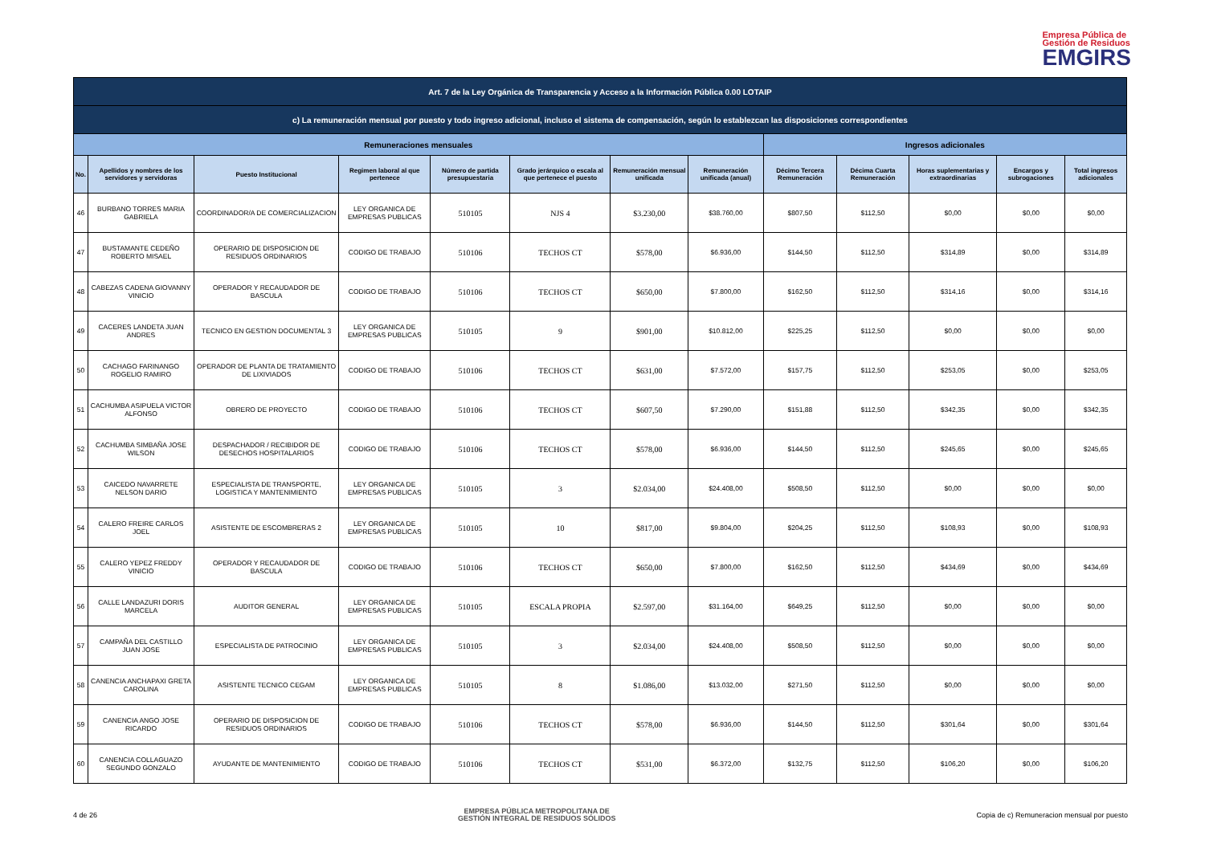Empresa Pública de
Gestión de Residuos
EMGIRS
| Art. 7 de la Ley Orgánica de Transparencia y Acceso a la Información Pública 0.00 LOTAIP | | | | | | | | | | | | |
| --- | --- | --- | --- | --- | --- | --- | --- | --- | --- | --- | --- | --- |
| c) La remuneración mensual por puesto y todo ingreso adicional, incluso el sistema de compensación, según lo establezcan las disposiciones correspondientes | | | | | | | | | | | | |
| Remuneraciones mensuales | | | | | | | | Ingresos adicionales | | | | |
| No. | Apellidos y nombres de los servidores y servidoras | Puesto Institucional | Regimen laboral al que pertenece | Número de partida presupuestaria | Grado jerárquico o escala al que pertenece el puesto | Remuneración mensual unificada | Remuneración unificada (anual) | Décimo Tercera Remuneración | Décima Cuarta Remuneración | Horas suplementarias y extraordinarias | Encargos y subrogaciones | Total ingresos adicionales |
| 46 | BURBANO TORRES MARIA GABRIELA | COORDINADOR/A DE COMERCIALIZACION | LEY ORGANICA DE EMPRESAS PUBLICAS | 510105 | NJS 4 | $3.230,00 | $38.760,00 | $807,50 | $112,50 | $0,00 | $0,00 | $0,00 |
| 47 | BUSTAMANTE CEDEÑO ROBERTO MISAEL | OPERARIO DE DISPOSICION DE RESIDUOS ORDINARIOS | CODIGO DE TRABAJO | 510106 | TECHOS CT | $578,00 | $6.936,00 | $144,50 | $112,50 | $314,89 | $0,00 | $314,89 |
| 48 | CABEZAS CADENA GIOVANNY VINICIO | OPERADOR Y RECAUDADOR DE BASCULA | CODIGO DE TRABAJO | 510106 | TECHOS CT | $650,00 | $7.800,00 | $162,50 | $112,50 | $314,16 | $0,00 | $314,16 |
| 49 | CACERES LANDETA JUAN ANDRES | TECNICO EN GESTION DOCUMENTAL 3 | LEY ORGANICA DE EMPRESAS PUBLICAS | 510105 | 9 | $901,00 | $10.812,00 | $225,25 | $112,50 | $0,00 | $0,00 | $0,00 |
| 50 | CACHAGO FARINANGO ROGELIO RAMIRO | OPERADOR DE PLANTA DE TRATAMIENTO DE LIXIVIADOS | CODIGO DE TRABAJO | 510106 | TECHOS CT | $631,00 | $7.572,00 | $157,75 | $112,50 | $253,05 | $0,00 | $253,05 |
| 51 | CACHUMBA ASIPUELA VICTOR ALFONSO | OBRERO DE PROYECTO | CODIGO DE TRABAJO | 510106 | TECHOS CT | $607,50 | $7.290,00 | $151,88 | $112,50 | $342,35 | $0,00 | $342,35 |
| 52 | CACHUMBA SIMBAÑA JOSE WILSON | DESPACHADOR / RECIBIDOR DE DESECHOS HOSPITALARIOS | CODIGO DE TRABAJO | 510106 | TECHOS CT | $578,00 | $6.936,00 | $144,50 | $112,50 | $245,65 | $0,00 | $245,65 |
| 53 | CAICEDO NAVARRETE NELSON DARIO | ESPECIALISTA DE TRANSPORTE, LOGISTICA Y MANTENIMIENTO | LEY ORGANICA DE EMPRESAS PUBLICAS | 510105 | 3 | $2.034,00 | $24.408,00 | $508,50 | $112,50 | $0,00 | $0,00 | $0,00 |
| 54 | CALERO FREIRE CARLOS JOEL | ASISTENTE DE ESCOMBRERAS 2 | LEY ORGANICA DE EMPRESAS PUBLICAS | 510105 | 10 | $817,00 | $9.804,00 | $204,25 | $112,50 | $108,93 | $0,00 | $108,93 |
| 55 | CALERO YEPEZ FREDDY VINICIO | OPERADOR Y RECAUDADOR DE BASCULA | CODIGO DE TRABAJO | 510106 | TECHOS CT | $650,00 | $7.800,00 | $162,50 | $112,50 | $434,69 | $0,00 | $434,69 |
| 56 | CALLE LANDAZURI DORIS MARCELA | AUDITOR GENERAL | LEY ORGANICA DE EMPRESAS PUBLICAS | 510105 | ESCALA PROPIA | $2.597,00 | $31.164,00 | $649,25 | $112,50 | $0,00 | $0,00 | $0,00 |
| 57 | CAMPAÑA DEL CASTILLO JUAN JOSE | ESPECIALISTA DE PATROCINIO | LEY ORGANICA DE EMPRESAS PUBLICAS | 510105 | 3 | $2.034,00 | $24.408,00 | $508,50 | $112,50 | $0,00 | $0,00 | $0,00 |
| 58 | CANENCIA ANCHAPAXI GRETA CAROLINA | ASISTENTE TECNICO CEGAM | LEY ORGANICA DE EMPRESAS PUBLICAS | 510105 | 8 | $1.086,00 | $13.032,00 | $271,50 | $112,50 | $0,00 | $0,00 | $0,00 |
| 59 | CANENCIA ANGO JOSE RICARDO | OPERARIO DE DISPOSICION DE RESIDUOS ORDINARIOS | CODIGO DE TRABAJO | 510106 | TECHOS CT | $578,00 | $6.936,00 | $144,50 | $112,50 | $301,64 | $0,00 | $301,64 |
| 60 | CANENCIA COLLAGUAZO SEGUNDO GONZALO | AYUDANTE DE MANTENIMIENTO | CODIGO DE TRABAJO | 510106 | TECHOS CT | $531,00 | $6.372,00 | $132,75 | $112,50 | $106,20 | $0,00 | $106,20 |
4 de 26 EMPRESA PÚBLICA METROPOLITANA DE
GESTIÓN INTEGRAL DE RESIDUOS SÓLIDOS Copia de c) Remuneracion mensual por puesto